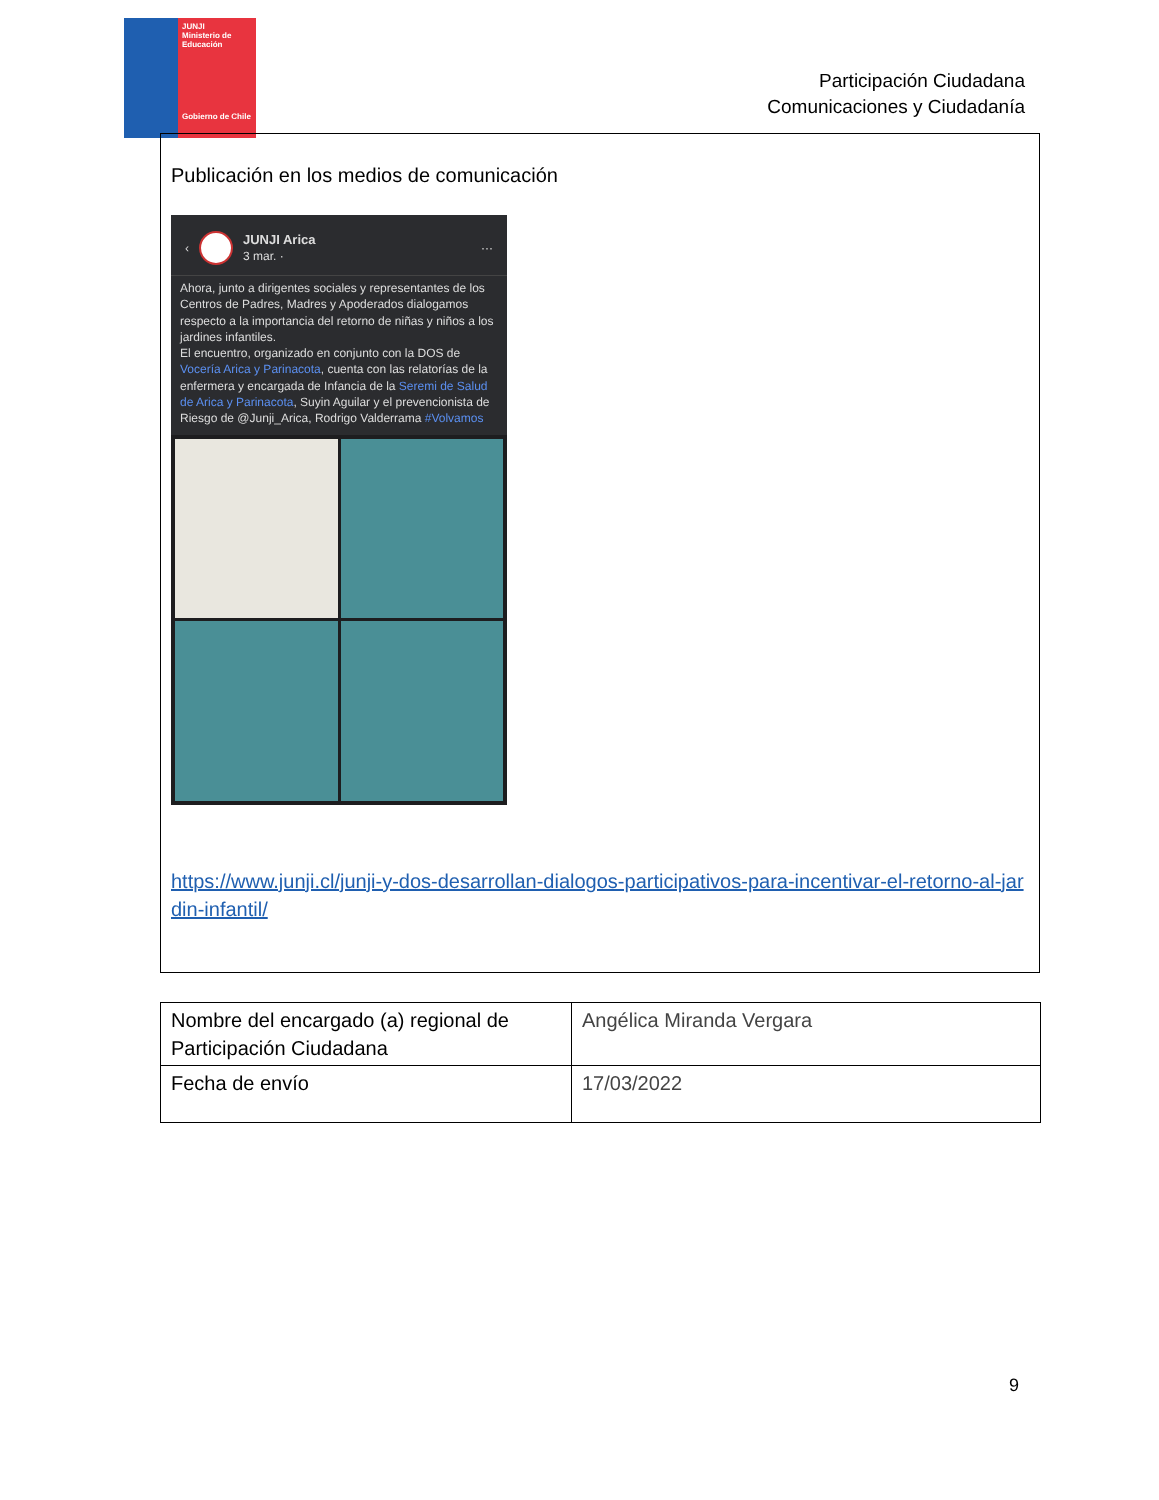JUNJI
Ministerio de Educación
Gobierno de Chile
Participación Ciudadana
Comunicaciones y Ciudadanía
Publicación en los medios de comunicación
‹
JUNJI Arica
3 mar. ·
···
Ahora, junto a dirigentes sociales y representantes de los Centros de Padres, Madres y Apoderados dialogamos respecto a la importancia del retorno de niñas y niños a los jardines infantiles.
El encuentro, organizado en conjunto con la DOS de Vocería Arica y Parinacota, cuenta con las relatorías de la enfermera y encargada de Infancia de la Seremi de Salud de Arica y Parinacota, Suyin Aguilar y el prevencionista de Riesgo de @Junji_Arica, Rodrigo Valderrama #Volvamos
https://www.junji.cl/junji-y-dos-desarrollan-dialogos-participativos-para-incentivar-el-retorno-al-jardin-infantil/
| Nombre del encargado (a) regional de Participación Ciudadana | Angélica Miranda Vergara |
| Fecha de envío | 17/03/2022 |
9